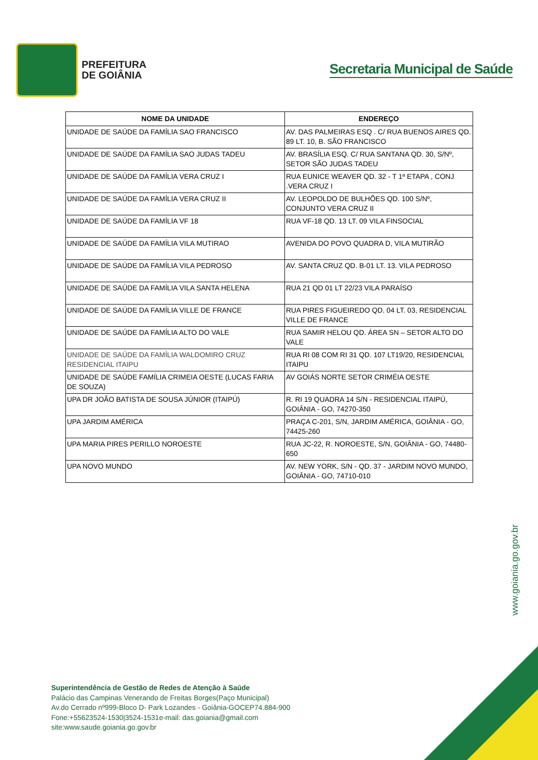PREFEITURA
DE GOIÂNIA
Secretaria Municipal de Saúde
| NOME DA UNIDADE | ENDEREÇO |
| --- | --- |
| UNIDADE DE SAÚDE DA FAMÍLIA SAO FRANCISCO | AV. DAS PALMEIRAS ESQ . C/ RUA BUENOS AIRES QD. 89 LT. 10, B. SÃO FRANCISCO |
| UNIDADE DE SAÚDE DA FAMÍLIA SAO JUDAS TADEU | AV. BRASÍLIA ESQ. C/ RUA SANTANA QD. 30, S/Nº, SETOR SÃO JUDAS TADEU |
| UNIDADE DE SAÚDE DA FAMÍLIA VERA CRUZ I | RUA EUNICE WEAVER QD. 32 - T 1ª ETAPA , CONJ .VERA CRUZ I |
| UNIDADE DE SAÚDE DA FAMÍLIA VERA CRUZ II | AV. LEOPOLDO DE BULHÕES QD. 100 S/Nº, CONJUNTO VERA CRUZ II |
| UNIDADE DE SAÚDE DA FAMÍLIA VF 18 | RUA VF-18 QD. 13 LT. 09 VILA FINSOCIAL |
| UNIDADE DE SAÚDE DA FAMÍLIA VILA MUTIRAO | AVENIDA DO POVO QUADRA D, VILA MUTIRÃO |
| UNIDADE DE SAÚDE DA FAMÍLIA VILA PEDROSO | AV. SANTA CRUZ QD. B-01 LT. 13. VILA PEDROSO |
| UNIDADE DE SAÚDE DA FAMÍLIA VILA SANTA HELENA | RUA 21 QD 01 LT 22/23 VILA PARAÍSO |
| UNIDADE DE SAÚDE DA FAMÍLIA VILLE DE FRANCE | RUA PIRES FIGUEIREDO QD. 04 LT. 03, RESIDENCIAL VILLE DE FRANCE |
| UNIDADE DE SAÚDE DA FAMÍLIA ALTO DO VALE | RUA SAMIR HELOU QD. ÁREA SN – SETOR ALTO DO VALE |
| UNIDADE DE SAÚDE DA FAMÍLIA WALDOMIRO CRUZ RESIDENCIAL ITAIPU | RUA RI 08 COM RI 31 QD. 107 LT19/20, RESIDENCIAL ITAIPU |
| UNIDADE DE SAÚDE FAMÍLIA CRIMEIA OESTE (LUCAS FARIA DE SOUZA) | AV GOIÁS NORTE SETOR CRIMÉIA OESTE |
| UPA DR JOÃO BATISTA DE SOUSA JÚNIOR (ITAIPÚ) | R. RI 19 QUADRA 14 S/N - RESIDENCIAL ITAIPÚ, GOIÂNIA - GO, 74270-350 |
| UPA JARDIM AMÉRICA | PRAÇA C-201, S/N, JARDIM AMÉRICA, GOIÂNIA - GO, 74425-260 |
| UPA MARIA PIRES PERILLO NOROESTE | RUA JC-22, R. NOROESTE, S/N, GOIÂNIA - GO, 74480-650 |
| UPA NOVO MUNDO | AV. NEW YORK, S/N - QD. 37 - JARDIM NOVO MUNDO, GOIÂNIA - GO, 74710-010 |
www.goiania.go.gov.br
Superintendência de Gestão de Redes de Atenção à Saúde
Palácio das Campinas Venerando de Freitas Borges(Paço Municipal)
Av.do Cerrado nº999-Bloco D- Park Lozandes - Goiânia-GOCEP74.884-900
Fone:+55623524-1530|3524-1531e-mail: das.goiania@gmail.com
site:www.saude.goiania.go.gov.br